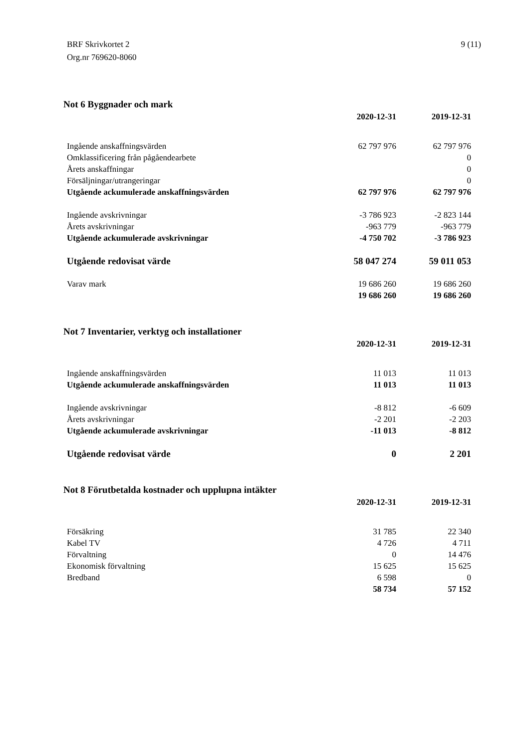BRF Skrivkortet 2
Org.nr 769620-8060
9 (11)
Not 6 Byggnader och mark
| | 2020-12-31 | 2019-12-31 |
| Ingående anskaffningsvärden | 62 797 976 | 62 797 976 |
| Omklassificering från pågåendearbete | | 0 |
| Årets anskaffningar | | 0 |
| Försäljningar/utrangeringar | | 0 |
| Utgående ackumulerade anskaffningsvärden | 62 797 976 | 62 797 976 |
| Ingående avskrivningar | -3 786 923 | -2 823 144 |
| Årets avskrivningar | -963 779 | -963 779 |
| Utgående ackumulerade avskrivningar | -4 750 702 | -3 786 923 |
| Utgående redovisat värde | 58 047 274 | 59 011 053 |
| Varav mark | 19 686 260 | 19 686 260 |
| | 19 686 260 | 19 686 260 |
Not 7 Inventarier, verktyg och installationer
| | 2020-12-31 | 2019-12-31 |
| Ingående anskaffningsvärden | 11 013 | 11 013 |
| Utgående ackumulerade anskaffningsvärden | 11 013 | 11 013 |
| Ingående avskrivningar | -8 812 | -6 609 |
| Årets avskrivningar | -2 201 | -2 203 |
| Utgående ackumulerade avskrivningar | -11 013 | -8 812 |
| Utgående redovisat värde | 0 | 2 201 |
Not 8 Förutbetalda kostnader och upplupna intäkter
| | 2020-12-31 | 2019-12-31 |
| Försäkring | 31 785 | 22 340 |
| Kabel TV | 4 726 | 4 711 |
| Förvaltning | 0 | 14 476 |
| Ekonomisk förvaltning | 15 625 | 15 625 |
| Bredband | 6 598 | 0 |
| | 58 734 | 57 152 |